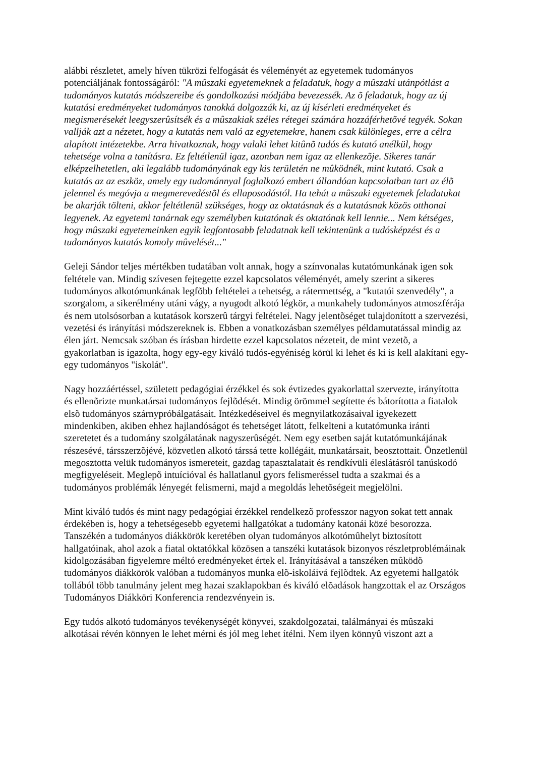alábbi részletet, amely híven tükrözi felfogását és véleményét az egyetemek tudományos potenciáljának fontosságáról: "A mûszaki egyetemeknek a feladatuk, hogy a mûszaki utánpótlást a tudományos kutatás módszereibe és gondolkozási módjába bevezessék. Az õ feladatuk, hogy az új kutatási eredményeket tudományos tanokká dolgozzák ki, az új kísérleti eredményeket és megismerésekét leegyszerûsítsék és a mûszakiak széles rétegei számára hozzáférhetõvé tegyék. Sokan vallják azt a nézetet, hogy a kutatás nem való az egyetemekre, hanem csak különleges, erre a célra alapított intézetekbe. Arra hivatkoznak, hogy valaki lehet kitûnõ tudós és kutató anélkül, hogy tehetsége volna a tanításra. Ez feltétlenül igaz, azonban nem igaz az ellenkezõje. Sikeres tanár elképzelhetetlen, aki legalább tudományának egy kis területén ne mûködnék, mint kutató. Csak a kutatás az az eszköz, amely egy tudománnyal foglalkozó embert állandóan kapcsolatban tart az élõ jelennel és megóvja a megmerevedéstõl és ellaposodástól. Ha tehát a mûszaki egyetemek feladatukat be akarják tölteni, akkor feltétlenül szükséges, hogy az oktatásnak és a kutatásnak közös otthonai legyenek. Az egyetemi tanárnak egy személyben kutatónak és oktatónak kell lennie... Nem kétséges, hogy mûszaki egyetemeinken egyik legfontosabb feladatnak kell tekintenünk a tudósképzést és a tudományos kutatás komoly mûvelését..."
Geleji Sándor teljes mértékben tudatában volt annak, hogy a színvonalas kutatómunkának igen sok feltétele van. Mindig szívesen fejtegette ezzel kapcsolatos véleményét, amely szerint a sikeres tudományos alkotómunkának legfõbb feltételei a tehetség, a rátermettség, a "kutatói szenvedély", a szorgalom, a sikerélmény utáni vágy, a nyugodt alkotó légkör, a munkahely tudományos atmoszférája és nem utolsósorban a kutatások korszerû tárgyi feltételei. Nagy jelentõséget tulajdonított a szervezési, vezetési és irányítási módszereknek is. Ebben a vonatkozásban személyes példamutatással mindig az élen járt. Nemcsak szóban és írásban hirdette ezzel kapcsolatos nézeteit, de mint vezetõ, a gyakorlatban is igazolta, hogy egy-egy kiváló tudós-egyéniség körül ki lehet és ki is kell alakítani egy-egy tudományos "iskolát".
Nagy hozzáértéssel, született pedagógiai érzékkel és sok évtizedes gyakorlattal szervezte, irányította és ellenõrizte munkatársai tudományos fejlõdését. Mindig örömmel segítette és bátorította a fiatalok elsõ tudományos szárnypróbálgatásait. Intézkedéseivel és megnyilatkozásaival igyekezett mindenkiben, akiben ehhez hajlandóságot és tehetséget látott, felkelteni a kutatómunka iránti szeretetet és a tudomány szolgálatának nagyszerûségét. Nem egy esetben saját kutatómunkájának részesévé, társszerzõjévé, közvetlen alkotó társsá tette kollégáit, munkatársait, beosztottait. Önzetlenül megosztotta velük tudományos ismereteit, gazdag tapasztalatait és rendkívüli éleslátásról tanúskodó megfigyeléseit. Meglepõ intuícióval és hallatlanul gyors felismeréssel tudta a szakmai és a tudományos problémák lényegét felismerni, majd a megoldás lehetõségeit megjelölni.
Mint kiváló tudós és mint nagy pedagógiai érzékkel rendelkezõ professzor nagyon sokat tett annak érdekében is, hogy a tehetségesebb egyetemi hallgatókat a tudomány katonái közé besorozza. Tanszékén a tudományos diákkörök keretében olyan tudományos alkotómûhelyt biztosított hallgatóinak, ahol azok a fiatal oktatókkal közösen a tanszéki kutatások bizonyos részletproblémáinak kidolgozásában figyelemre méltó eredményeket értek el. Irányításával a tanszéken mûködõ tudományos diákkörök valóban a tudományos munka elõ-iskoláivá fejlõdtek. Az egyetemi hallgatók tollából több tanulmány jelent meg hazai szaklapokban és kiváló elõadások hangzottak el az Országos Tudományos Diákköri Konferencia rendezvényein is.
Egy tudós alkotó tudományos tevékenységét könyvei, szakdolgozatai, találmányai és mûszaki alkotásai révén könnyen le lehet mérni és jól meg lehet ítélni. Nem ilyen könnyû viszont azt a